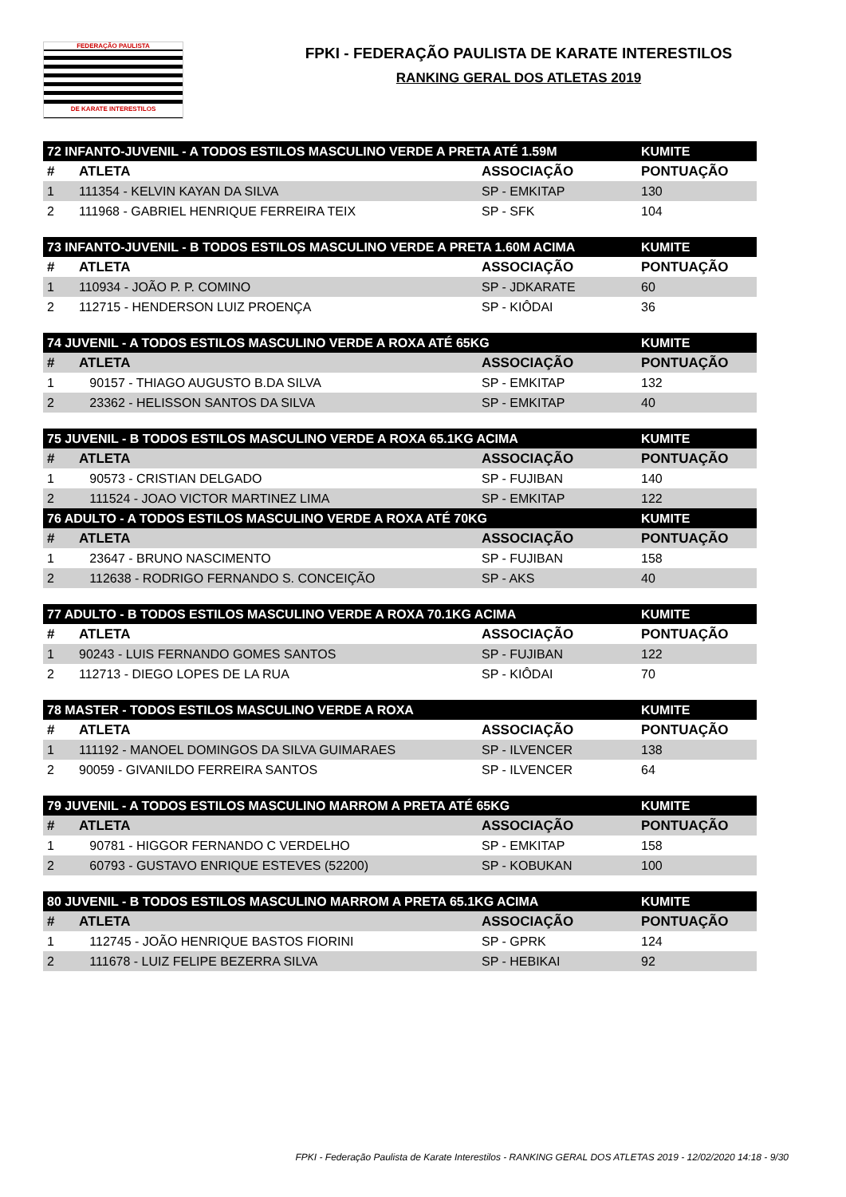FEDERAÇÃO PAULISTA
DE KARATE INTERESTILOS
FPKI - FEDERAÇÃO PAULISTA DE KARATE INTERESTILOS
RANKING GERAL DOS ATLETAS 2019
| 72 INFANTO-JUVENIL - A TODOS ESTILOS MASCULINO VERDE A PRETA ATÉ 1.59M | | | KUMITE |
| --- | --- | --- | --- |
| # | ATLETA | ASSOCIAÇÃO | PONTUAÇÃO |
| 1 | 111354 - KELVIN KAYAN DA SILVA | SP - EMKITAP | 130 |
| 2 | 111968 - GABRIEL HENRIQUE FERREIRA TEIX | SP - SFK | 104 |
| 73 INFANTO-JUVENIL - B TODOS ESTILOS MASCULINO VERDE A PRETA 1.60M ACIMA | | | KUMITE |
| --- | --- | --- | --- |
| # | ATLETA | ASSOCIAÇÃO | PONTUAÇÃO |
| 1 | 110934 - JOÃO P. P. COMINO | SP - JDKARATE | 60 |
| 2 | 112715 - HENDERSON LUIZ PROENÇA | SP - KIÔDAI | 36 |
| 74 JUVENIL - A TODOS ESTILOS MASCULINO VERDE A ROXA ATÉ 65KG | | | KUMITE |
| --- | --- | --- | --- |
| # | ATLETA | ASSOCIAÇÃO | PONTUAÇÃO |
| 1 | 90157 - THIAGO AUGUSTO B.DA SILVA | SP - EMKITAP | 132 |
| 2 | 23362 - HELISSON SANTOS DA SILVA | SP - EMKITAP | 40 |
| 75 JUVENIL - B TODOS ESTILOS MASCULINO VERDE A ROXA 65.1KG ACIMA | | | KUMITE |
| --- | --- | --- | --- |
| # | ATLETA | ASSOCIAÇÃO | PONTUAÇÃO |
| 1 | 90573 - CRISTIAN DELGADO | SP - FUJIBAN | 140 |
| 2 | 111524 - JOAO VICTOR MARTINEZ LIMA | SP - EMKITAP | 122 |
| 76 ADULTO - A TODOS ESTILOS MASCULINO VERDE A ROXA ATÉ 70KG | | | KUMITE |
| --- | --- | --- | --- |
| # | ATLETA | ASSOCIAÇÃO | PONTUAÇÃO |
| 1 | 23647 - BRUNO NASCIMENTO | SP - FUJIBAN | 158 |
| 2 | 112638 - RODRIGO FERNANDO S. CONCEIÇÃO | SP - AKS | 40 |
| 77 ADULTO - B TODOS ESTILOS MASCULINO VERDE A ROXA 70.1KG ACIMA | | | KUMITE |
| --- | --- | --- | --- |
| # | ATLETA | ASSOCIAÇÃO | PONTUAÇÃO |
| 1 | 90243 - LUIS FERNANDO GOMES SANTOS | SP - FUJIBAN | 122 |
| 2 | 112713 - DIEGO LOPES DE LA RUA | SP - KIÔDAI | 70 |
| 78 MASTER - TODOS ESTILOS MASCULINO VERDE A ROXA | | | KUMITE |
| --- | --- | --- | --- |
| # | ATLETA | ASSOCIAÇÃO | PONTUAÇÃO |
| 1 | 111192 - MANOEL DOMINGOS DA SILVA GUIMARAES | SP - ILVENCER | 138 |
| 2 | 90059 - GIVANILDO FERREIRA SANTOS | SP - ILVENCER | 64 |
| 79 JUVENIL - A TODOS ESTILOS MASCULINO MARROM A PRETA ATÉ 65KG | | | KUMITE |
| --- | --- | --- | --- |
| # | ATLETA | ASSOCIAÇÃO | PONTUAÇÃO |
| 1 | 90781 - HIGGOR FERNANDO C VERDELHO | SP - EMKITAP | 158 |
| 2 | 60793 - GUSTAVO ENRIQUE ESTEVES (52200) | SP - KOBUKAN | 100 |
| 80 JUVENIL - B TODOS ESTILOS MASCULINO MARROM A PRETA 65.1KG ACIMA | | | KUMITE |
| --- | --- | --- | --- |
| # | ATLETA | ASSOCIAÇÃO | PONTUAÇÃO |
| 1 | 112745 - JOÃO HENRIQUE BASTOS FIORINI | SP - GPRK | 124 |
| 2 | 111678 - LUIZ FELIPE BEZERRA SILVA | SP - HEBIKAI | 92 |
FPKI - Federação Paulista de Karate Interestilos - RANKING GERAL DOS ATLETAS 2019 - 12/02/2020 14:18 - 9/30